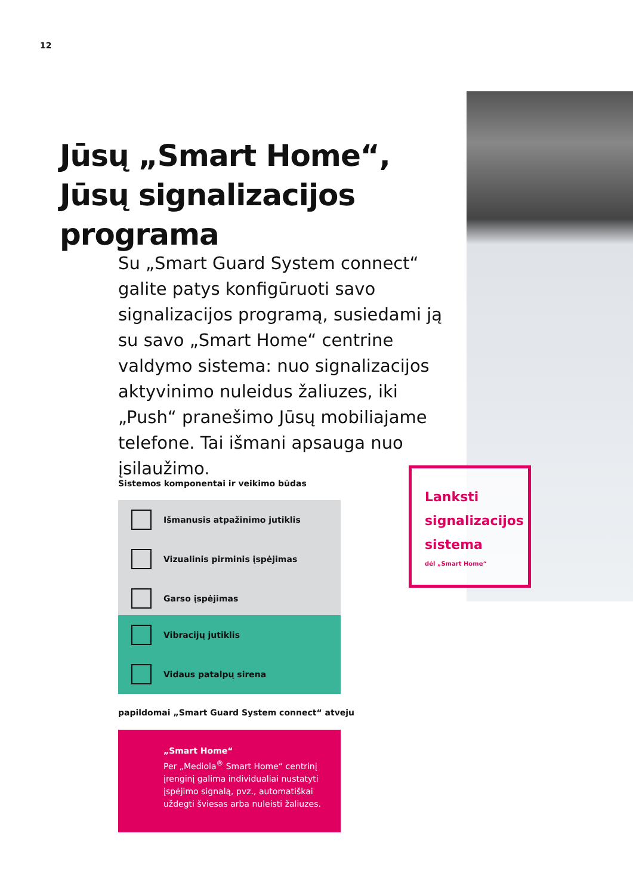12
Jūsų „Smart Home“, Jūsų signalizacijos programa
Su „Smart Guard System connect“ galite patys konfigūruoti savo signalizacijos programą, susiedami ją su savo „Smart Home“ centrine valdymo sistema: nuo signalizacijos aktyvinimo nuleidus žaliuzes, iki „Push“ pranešimo Jūsų mobiliajame telefone. Tai išmani apsauga nuo įsilaužimo.
Sistemos komponentai ir veikimo būdas
Išmanusis atpažinimo jutiklis
Vizualinis pirminis įspėjimas
Garso įspėjimas
Vibracijų jutiklis
Vidaus patalpų sirena
papildomai „Smart Guard System connect“ atveju
„Smart Home“
Per „Mediola<sup>®</sup> Smart Home“ centrinį įrenginį galima individualiai nustatyti įspėjimo signalą, pvz., automatiškai uždegti šviesas arba nuleisti žaliuzes.
Lanksti signalizacijos sistema
dėl „Smart Home“